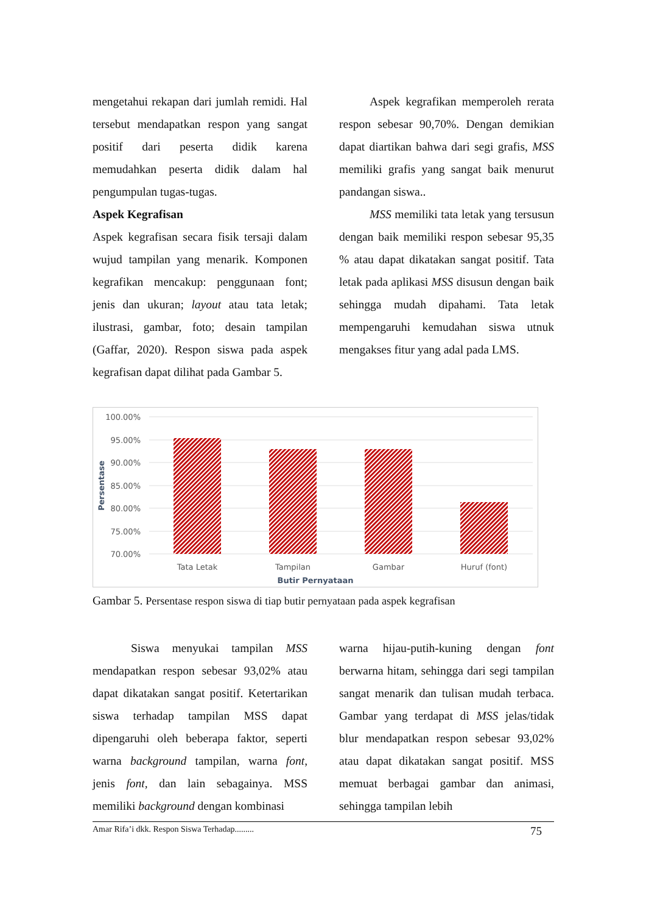mengetahui rekapan dari jumlah remidi. Hal tersebut mendapatkan respon yang sangat positif dari peserta didik karena memudahkan peserta didik dalam hal pengumpulan tugas-tugas.
Aspek Kegrafisan
Aspek kegrafisan secara fisik tersaji dalam wujud tampilan yang menarik. Komponen kegrafikan mencakup: penggunaan font; jenis dan ukuran; layout atau tata letak; ilustrasi, gambar, foto; desain tampilan (Gaffar, 2020). Respon siswa pada aspek kegrafisan dapat dilihat pada Gambar 5.
Aspek kegrafikan memperoleh rerata respon sebesar 90,70%. Dengan demikian dapat diartikan bahwa dari segi grafis, MSS memiliki grafis yang sangat baik menurut pandangan siswa..
MSS memiliki tata letak yang tersusun dengan baik memiliki respon sebesar 95,35 % atau dapat dikatakan sangat positif. Tata letak pada aplikasi MSS disusun dengan baik sehingga mudah dipahami. Tata letak mempengaruhi kemudahan siswa utnuk mengakses fitur yang adal pada LMS.
100.00%
95.00%
90.00%
85.00%
80.00%
75.00%
70.00%
Tata Letak
Tampilan
Gambar
Huruf (font)
Butir Pernyataan
Persentase
Gambar 5. Persentase respon siswa di tiap butir pernyataan pada aspek kegrafisan
Siswa menyukai tampilan MSS mendapatkan respon sebesar 93,02% atau dapat dikatakan sangat positif. Ketertarikan siswa terhadap tampilan MSS dapat dipengaruhi oleh beberapa faktor, seperti warna background tampilan, warna font, jenis font, dan lain sebagainya. MSS memiliki background dengan kombinasi
warna hijau-putih-kuning dengan font berwarna hitam, sehingga dari segi tampilan sangat menarik dan tulisan mudah terbaca. Gambar yang terdapat di MSS jelas/tidak blur mendapatkan respon sebesar 93,02% atau dapat dikatakan sangat positif. MSS memuat berbagai gambar dan animasi, sehingga tampilan lebih
Amar Rifa’i dkk. Respon Siswa Terhadap......... 75